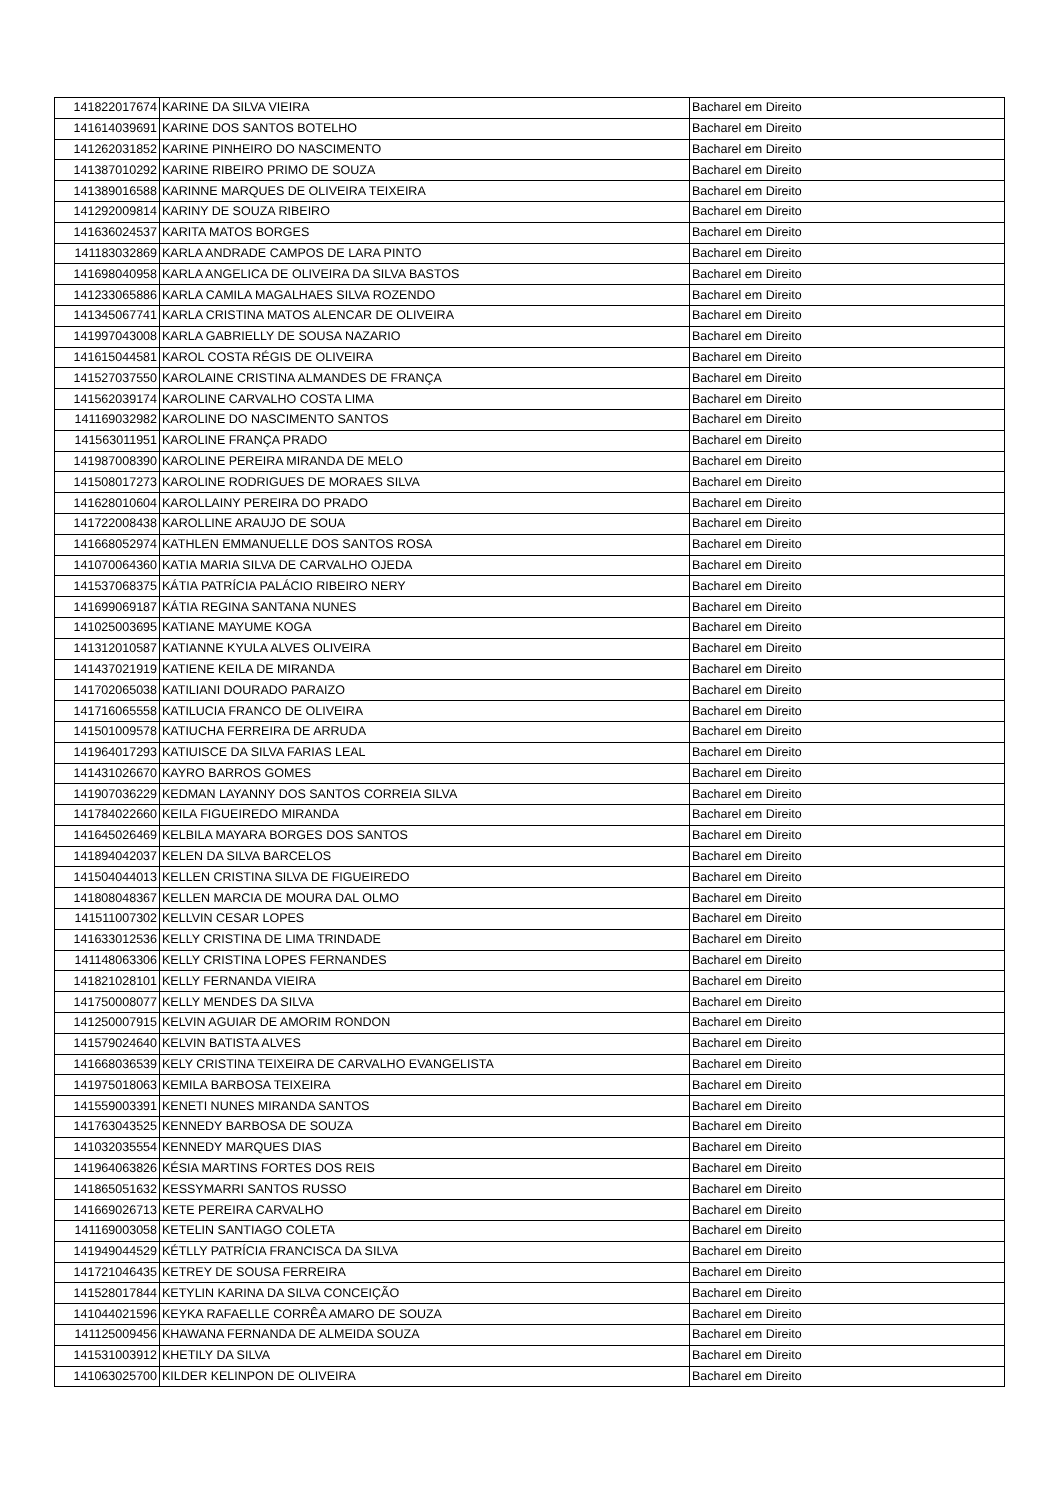| 141822017674 | KARINE DA SILVA VIEIRA | Bacharel em Direito |
| 141614039691 | KARINE DOS SANTOS BOTELHO | Bacharel em Direito |
| 141262031852 | KARINE PINHEIRO DO NASCIMENTO | Bacharel em Direito |
| 141387010292 | KARINE RIBEIRO PRIMO DE SOUZA | Bacharel em Direito |
| 141389016588 | KARINNE MARQUES DE OLIVEIRA TEIXEIRA | Bacharel em Direito |
| 141292009814 | KARINY DE SOUZA RIBEIRO | Bacharel em Direito |
| 141636024537 | KARITA MATOS BORGES | Bacharel em Direito |
| 141183032869 | KARLA ANDRADE CAMPOS DE LARA PINTO | Bacharel em Direito |
| 141698040958 | KARLA ANGELICA DE OLIVEIRA DA SILVA BASTOS | Bacharel em Direito |
| 141233065886 | KARLA CAMILA MAGALHAES SILVA ROZENDO | Bacharel em Direito |
| 141345067741 | KARLA CRISTINA MATOS ALENCAR DE OLIVEIRA | Bacharel em Direito |
| 141997043008 | KARLA GABRIELLY DE SOUSA NAZARIO | Bacharel em Direito |
| 141615044581 | KAROL COSTA RÉGIS DE OLIVEIRA | Bacharel em Direito |
| 141527037550 | KAROLAINE CRISTINA ALMANDES DE FRANÇA | Bacharel em Direito |
| 141562039174 | KAROLINE CARVALHO COSTA LIMA | Bacharel em Direito |
| 141169032982 | KAROLINE DO NASCIMENTO SANTOS | Bacharel em Direito |
| 141563011951 | KAROLINE FRANÇA PRADO | Bacharel em Direito |
| 141987008390 | KAROLINE PEREIRA MIRANDA DE MELO | Bacharel em Direito |
| 141508017273 | KAROLINE RODRIGUES DE MORAES SILVA | Bacharel em Direito |
| 141628010604 | KAROLLAINY PEREIRA DO PRADO | Bacharel em Direito |
| 141722008438 | KAROLLINE ARAUJO DE SOUA | Bacharel em Direito |
| 141668052974 | KATHLEN EMMANUELLE DOS SANTOS ROSA | Bacharel em Direito |
| 141070064360 | KATIA MARIA SILVA DE CARVALHO OJEDA | Bacharel em Direito |
| 141537068375 | KÁTIA PATRÍCIA PALÁCIO RIBEIRO NERY | Bacharel em Direito |
| 141699069187 | KÁTIA REGINA SANTANA NUNES | Bacharel em Direito |
| 141025003695 | KATIANE MAYUME KOGA | Bacharel em Direito |
| 141312010587 | KATIANNE KYULA ALVES OLIVEIRA | Bacharel em Direito |
| 141437021919 | KATIENE KEILA DE MIRANDA | Bacharel em Direito |
| 141702065038 | KATILIANI DOURADO PARAIZO | Bacharel em Direito |
| 141716065558 | KATILUCIA FRANCO DE OLIVEIRA | Bacharel em Direito |
| 141501009578 | KATIUCHA FERREIRA DE ARRUDA | Bacharel em Direito |
| 141964017293 | KATIUISCE DA SILVA FARIAS LEAL | Bacharel em Direito |
| 141431026670 | KAYRO BARROS GOMES | Bacharel em Direito |
| 141907036229 | KEDMAN LAYANNY DOS SANTOS CORREIA SILVA | Bacharel em Direito |
| 141784022660 | KEILA FIGUEIREDO MIRANDA | Bacharel em Direito |
| 141645026469 | KELBILA MAYARA BORGES DOS SANTOS | Bacharel em Direito |
| 141894042037 | KELEN DA SILVA BARCELOS | Bacharel em Direito |
| 141504044013 | KELLEN CRISTINA SILVA DE FIGUEIREDO | Bacharel em Direito |
| 141808048367 | KELLEN MARCIA DE MOURA DAL OLMO | Bacharel em Direito |
| 141511007302 | KELLVIN CESAR LOPES | Bacharel em Direito |
| 141633012536 | KELLY CRISTINA DE LIMA TRINDADE | Bacharel em Direito |
| 141148063306 | KELLY CRISTINA LOPES FERNANDES | Bacharel em Direito |
| 141821028101 | KELLY FERNANDA VIEIRA | Bacharel em Direito |
| 141750008077 | KELLY MENDES DA SILVA | Bacharel em Direito |
| 141250007915 | KELVIN AGUIAR DE AMORIM RONDON | Bacharel em Direito |
| 141579024640 | KELVIN BATISTA ALVES | Bacharel em Direito |
| 141668036539 | KELY CRISTINA TEIXEIRA DE CARVALHO EVANGELISTA | Bacharel em Direito |
| 141975018063 | KEMILA BARBOSA TEIXEIRA | Bacharel em Direito |
| 141559003391 | KENETI NUNES MIRANDA SANTOS | Bacharel em Direito |
| 141763043525 | KENNEDY BARBOSA DE SOUZA | Bacharel em Direito |
| 141032035554 | KENNEDY MARQUES DIAS | Bacharel em Direito |
| 141964063826 | KÉSIA MARTINS FORTES DOS REIS | Bacharel em Direito |
| 141865051632 | KESSYMARRI SANTOS RUSSO | Bacharel em Direito |
| 141669026713 | KETE PEREIRA CARVALHO | Bacharel em Direito |
| 141169003058 | KETELIN SANTIAGO COLETA | Bacharel em Direito |
| 141949044529 | KÉTLLY PATRÍCIA FRANCISCA DA SILVA | Bacharel em Direito |
| 141721046435 | KETREY DE SOUSA FERREIRA | Bacharel em Direito |
| 141528017844 | KETYLIN KARINA DA SILVA CONCEIÇÃO | Bacharel em Direito |
| 141044021596 | KEYKA RAFAELLE CORRÊA AMARO DE SOUZA | Bacharel em Direito |
| 141125009456 | KHAWANA FERNANDA DE ALMEIDA SOUZA | Bacharel em Direito |
| 141531003912 | KHETILY DA SILVA | Bacharel em Direito |
| 141063025700 | KILDER KELINPON DE OLIVEIRA | Bacharel em Direito |